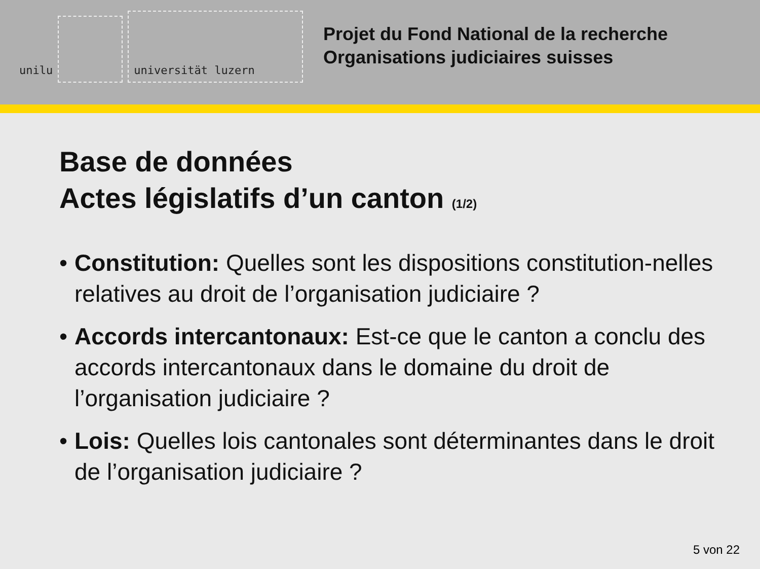unilu
universität luzern
Projet du Fond National de la recherche
Organisations judiciaires suisses
Base de données
Actes législatifs d’un canton (1/2)
• Constitution: Quelles sont les dispositions constitution-nelles relatives au droit de l’organisation judiciaire ?
• Accords intercantonaux: Est-ce que le canton a conclu des accords intercantonaux dans le domaine du droit de l’organisation judiciaire ?
• Lois: Quelles lois cantonales sont déterminantes dans le droit de l’organisation judiciaire ?
5 von 22